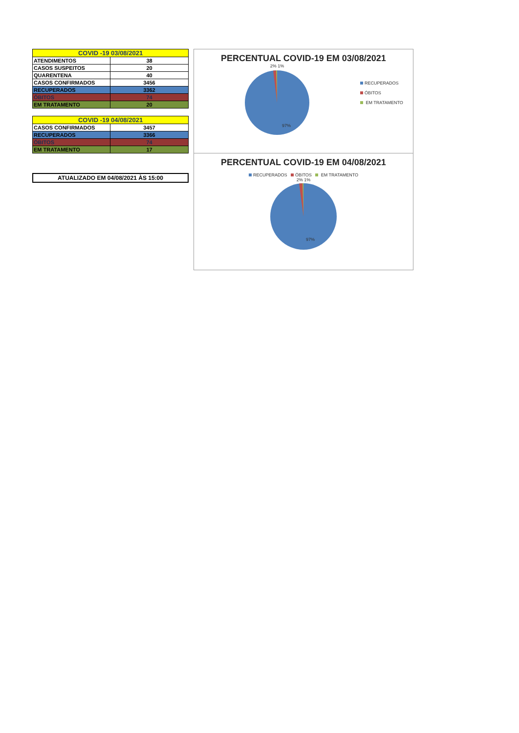| COVID -19 03/08/2021 | |
| --- | --- |
| ATENDIMENTOS | 38 |
| CASOS SUSPEITOS | 20 |
| QUARENTENA | 40 |
| CASOS CONFIRMADOS | 3456 |
| RECUPERADOS | 3362 |
| ÓBITOS | 74 |
| EM TRATAMENTO | 20 |
| COVID -19 04/08/2021 | |
| --- | --- |
| CASOS CONFIRMADOS | 3457 |
| RECUPERADOS | 3366 |
| ÓBITOS | 74 |
| EM TRATAMENTO | 17 |
ATUALIZADO EM 04/08/2021 ÀS 15:00
PERCENTUAL COVID-19 EM 03/08/2021
2% 1%
97%
RECUPERADOS
ÓBITOS
EM TRATAMENTO
PERCENTUAL COVID-19 EM 04/08/2021
RECUPERADOS ÓBITOS EM TRATAMENTO
2% 1%
97%